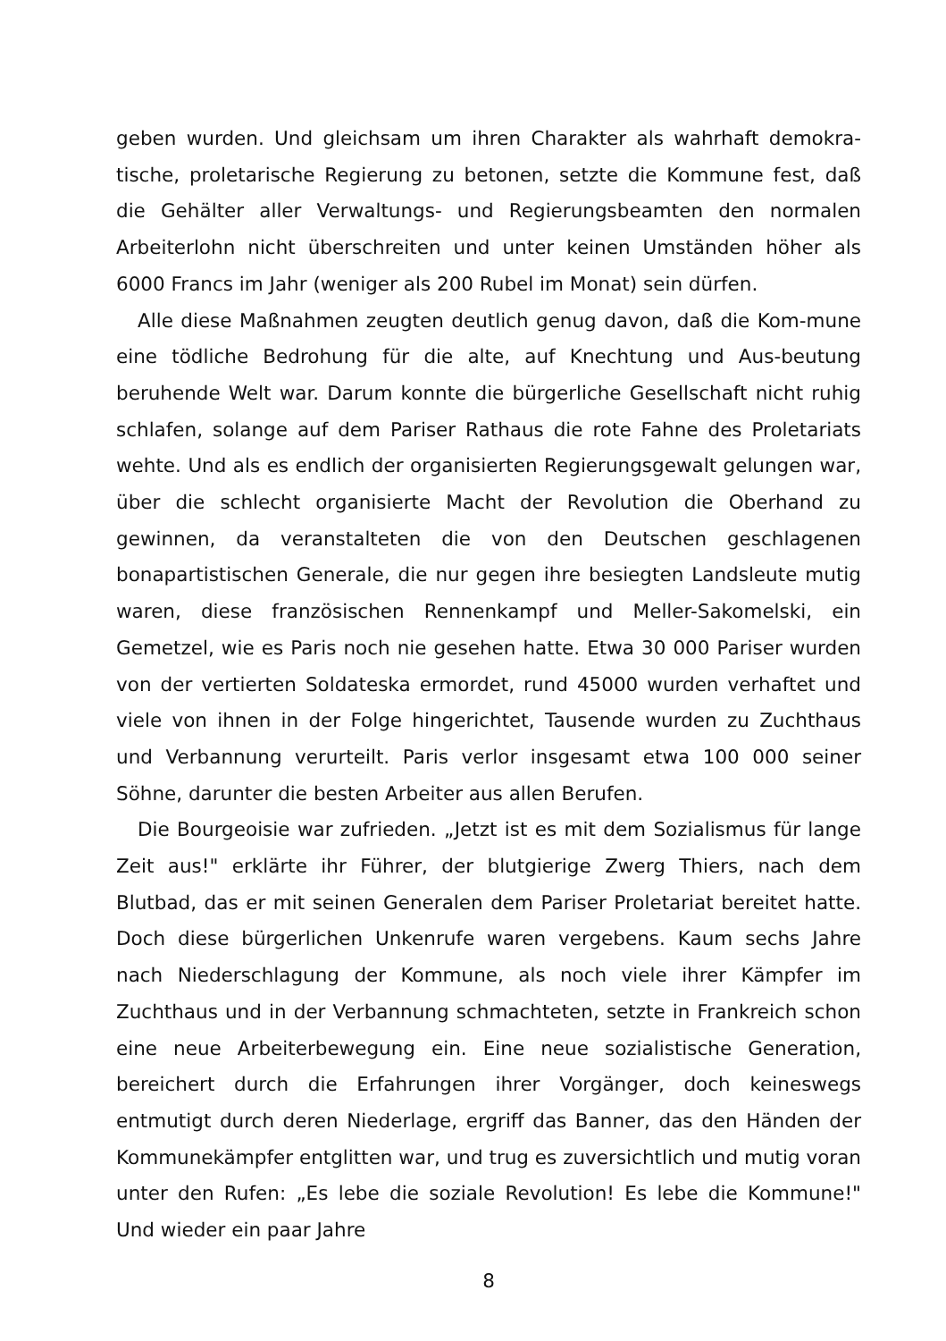geben wurden. Und gleichsam um ihren Charakter als wahrhaft demokra-tische, proletarische Regierung zu betonen, setzte die Kommune fest, daß die Gehälter aller Verwaltungs- und Regierungsbeamten den normalen Arbeiterlohn nicht überschreiten und unter keinen Umständen höher als 6000 Francs im Jahr (weniger als 200 Rubel im Monat) sein dürfen.
Alle diese Maßnahmen zeugten deutlich genug davon, daß die Kom-mune eine tödliche Bedrohung für die alte, auf Knechtung und Aus-beutung beruhende Welt war. Darum konnte die bürgerliche Gesellschaft nicht ruhig schlafen, solange auf dem Pariser Rathaus die rote Fahne des Proletariats wehte. Und als es endlich der organisierten Regierungsgewalt gelungen war, über die schlecht organisierte Macht der Revolution die Oberhand zu gewinnen, da veranstalteten die von den Deutschen geschlagenen bonapartistischen Generale, die nur gegen ihre besiegten Landsleute mutig waren, diese französischen Rennenkampf und Meller-Sakomelski, ein Gemetzel, wie es Paris noch nie gesehen hatte. Etwa 30 000 Pariser wurden von der vertierten Soldateska ermordet, rund 45000 wurden verhaftet und viele von ihnen in der Folge hingerichtet, Tausende wurden zu Zuchthaus und Verbannung verurteilt. Paris verlor insgesamt etwa 100 000 seiner Söhne, darunter die besten Arbeiter aus allen Berufen.
Die Bourgeoisie war zufrieden. „Jetzt ist es mit dem Sozialismus für lange Zeit aus!" erklärte ihr Führer, der blutgierige Zwerg Thiers, nach dem Blutbad, das er mit seinen Generalen dem Pariser Proletariat bereitet hatte. Doch diese bürgerlichen Unkenrufe waren vergebens. Kaum sechs Jahre nach Niederschlagung der Kommune, als noch viele ihrer Kämpfer im Zuchthaus und in der Verbannung schmachteten, setzte in Frankreich schon eine neue Arbeiterbewegung ein. Eine neue sozialistische Generation, bereichert durch die Erfahrungen ihrer Vorgänger, doch keineswegs entmutigt durch deren Niederlage, ergriff das Banner, das den Händen der Kommunekämpfer entglitten war, und trug es zuversichtlich und mutig voran unter den Rufen: „Es lebe die soziale Revolution! Es lebe die Kommune!" Und wieder ein paar Jahre
8